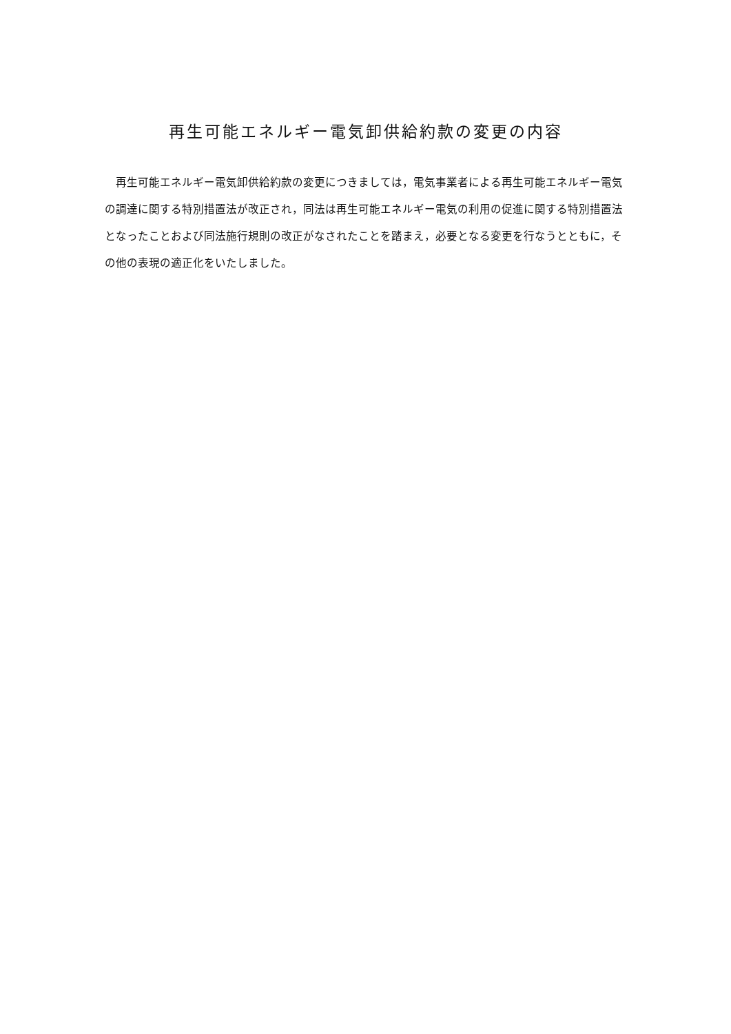再生可能エネルギー電気卸供給約款の変更の内容
再生可能エネルギー電気卸供給約款の変更につきましては，電気事業者による再生可能エネルギー電気の調達に関する特別措置法が改正され，同法は再生可能エネルギー電気の利用の促進に関する特別措置法となったことおよび同法施行規則の改正がなされたことを踏まえ，必要となる変更を行なうとともに，その他の表現の適正化をいたしました。